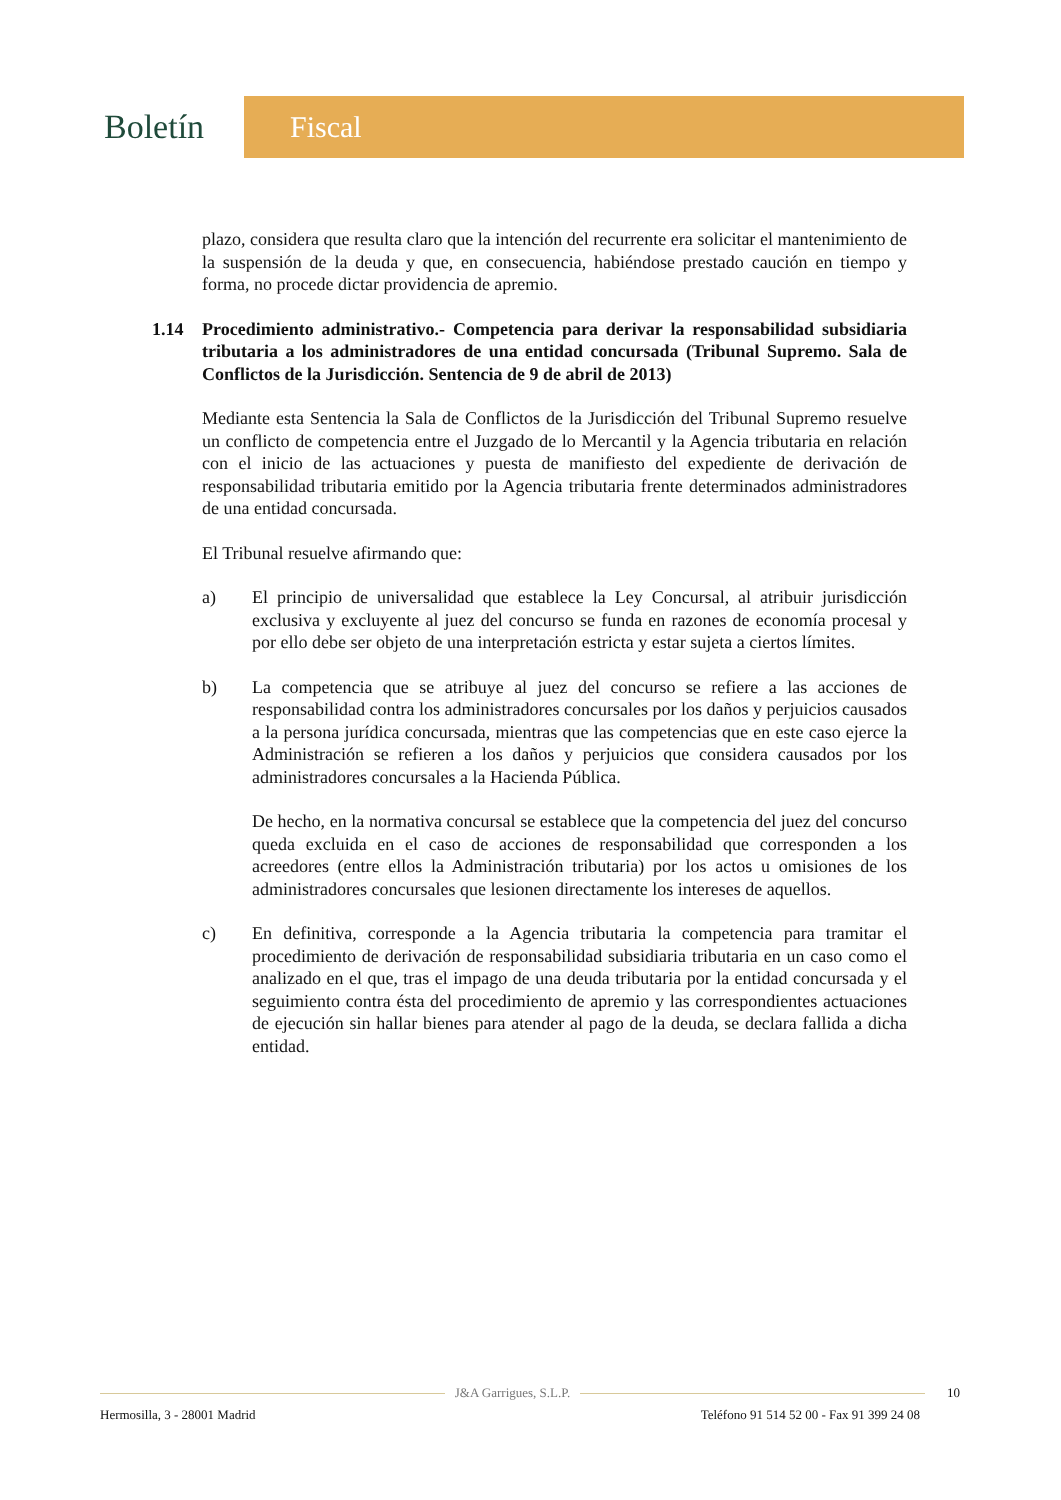Boletín
Fiscal
plazo, considera que resulta claro que la intención del recurrente era solicitar el mantenimiento de la suspensión de la deuda y que, en consecuencia, habiéndose prestado caución en tiempo y forma, no procede dictar providencia de apremio.
1.14 Procedimiento administrativo.- Competencia para derivar la responsabilidad subsidiaria tributaria a los administradores de una entidad concursada (Tribunal Supremo. Sala de Conflictos de la Jurisdicción. Sentencia de 9 de abril de 2013)
Mediante esta Sentencia la Sala de Conflictos de la Jurisdicción del Tribunal Supremo resuelve un conflicto de competencia entre el Juzgado de lo Mercantil y la Agencia tributaria en relación con el inicio de las actuaciones y puesta de manifiesto del expediente de derivación de responsabilidad tributaria emitido por la Agencia tributaria frente determinados administradores de una entidad concursada.
El Tribunal resuelve afirmando que:
a) El principio de universalidad que establece la Ley Concursal, al atribuir jurisdicción exclusiva y excluyente al juez del concurso se funda en razones de economía procesal y por ello debe ser objeto de una interpretación estricta y estar sujeta a ciertos límites.
b) La competencia que se atribuye al juez del concurso se refiere a las acciones de responsabilidad contra los administradores concursales por los daños y perjuicios causados a la persona jurídica concursada, mientras que las competencias que en este caso ejerce la Administración se refieren a los daños y perjuicios que considera causados por los administradores concursales a la Hacienda Pública.
De hecho, en la normativa concursal se establece que la competencia del juez del concurso queda excluida en el caso de acciones de responsabilidad que corresponden a los acreedores (entre ellos la Administración tributaria) por los actos u omisiones de los administradores concursales que lesionen directamente los intereses de aquellos.
c) En definitiva, corresponde a la Agencia tributaria la competencia para tramitar el procedimiento de derivación de responsabilidad subsidiaria tributaria en un caso como el analizado en el que, tras el impago de una deuda tributaria por la entidad concursada y el seguimiento contra ésta del procedimiento de apremio y las correspondientes actuaciones de ejecución sin hallar bienes para atender al pago de la deuda, se declara fallida a dicha entidad.
J&A Garrigues, S.L.P.
10
Hermosilla, 3 - 28001 Madrid Teléfono 91 514 52 00 - Fax 91 399 24 08